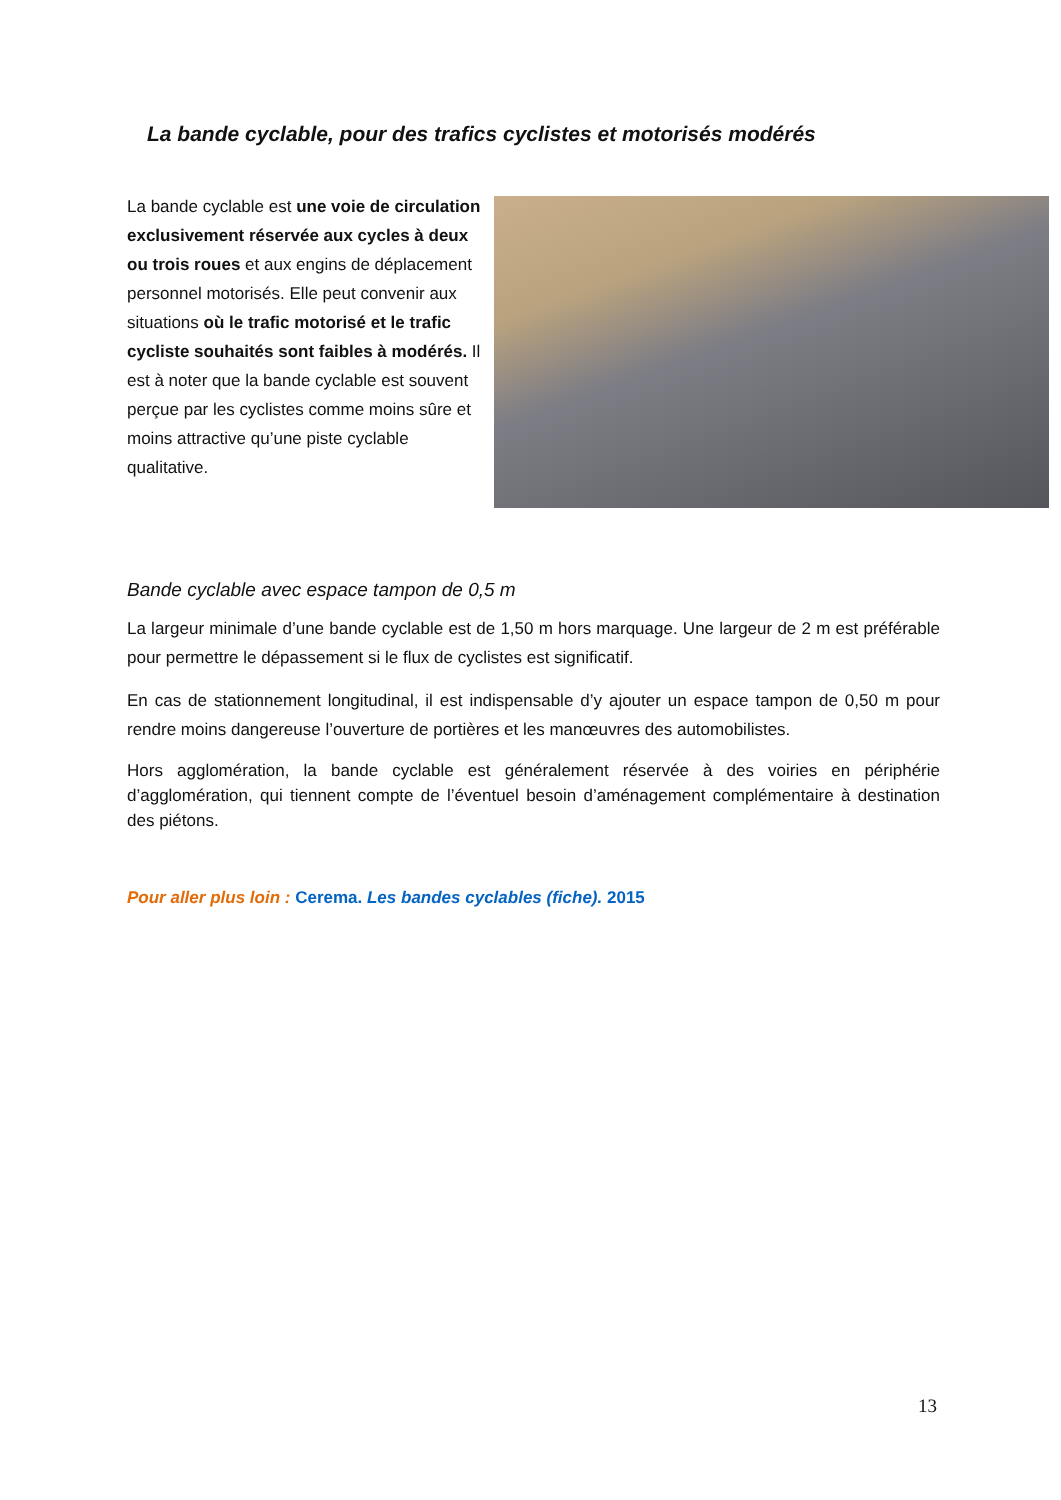La bande cyclable, pour des trafics cyclistes et motorisés modérés
La bande cyclable est une voie de circulation exclusivement réservée aux cycles à deux ou trois roues et aux engins de déplacement personnel motorisés. Elle peut convenir aux situations où le trafic motorisé et le trafic cycliste souhaités sont faibles à modérés. Il est à noter que la bande cyclable est souvent perçue par les cyclistes comme moins sûre et moins attractive qu’une piste cyclable qualitative.
Bande cyclable avec espace tampon de 0,5 m
La largeur minimale d’une bande cyclable est de 1,50 m hors marquage. Une largeur de 2 m est préférable pour permettre le dépassement si le flux de cyclistes est significatif.
En cas de stationnement longitudinal, il est indispensable d’y ajouter un espace tampon de 0,50 m pour rendre moins dangereuse l’ouverture de portières et les manœuvres des automobilistes.
Hors agglomération, la bande cyclable est généralement réservée à des voiries en périphérie d’agglomération, qui tiennent compte de l’éventuel besoin d’aménagement complémentaire à destination des piétons.
Pour aller plus loin : Cerema. Les bandes cyclables (fiche). 2015
13